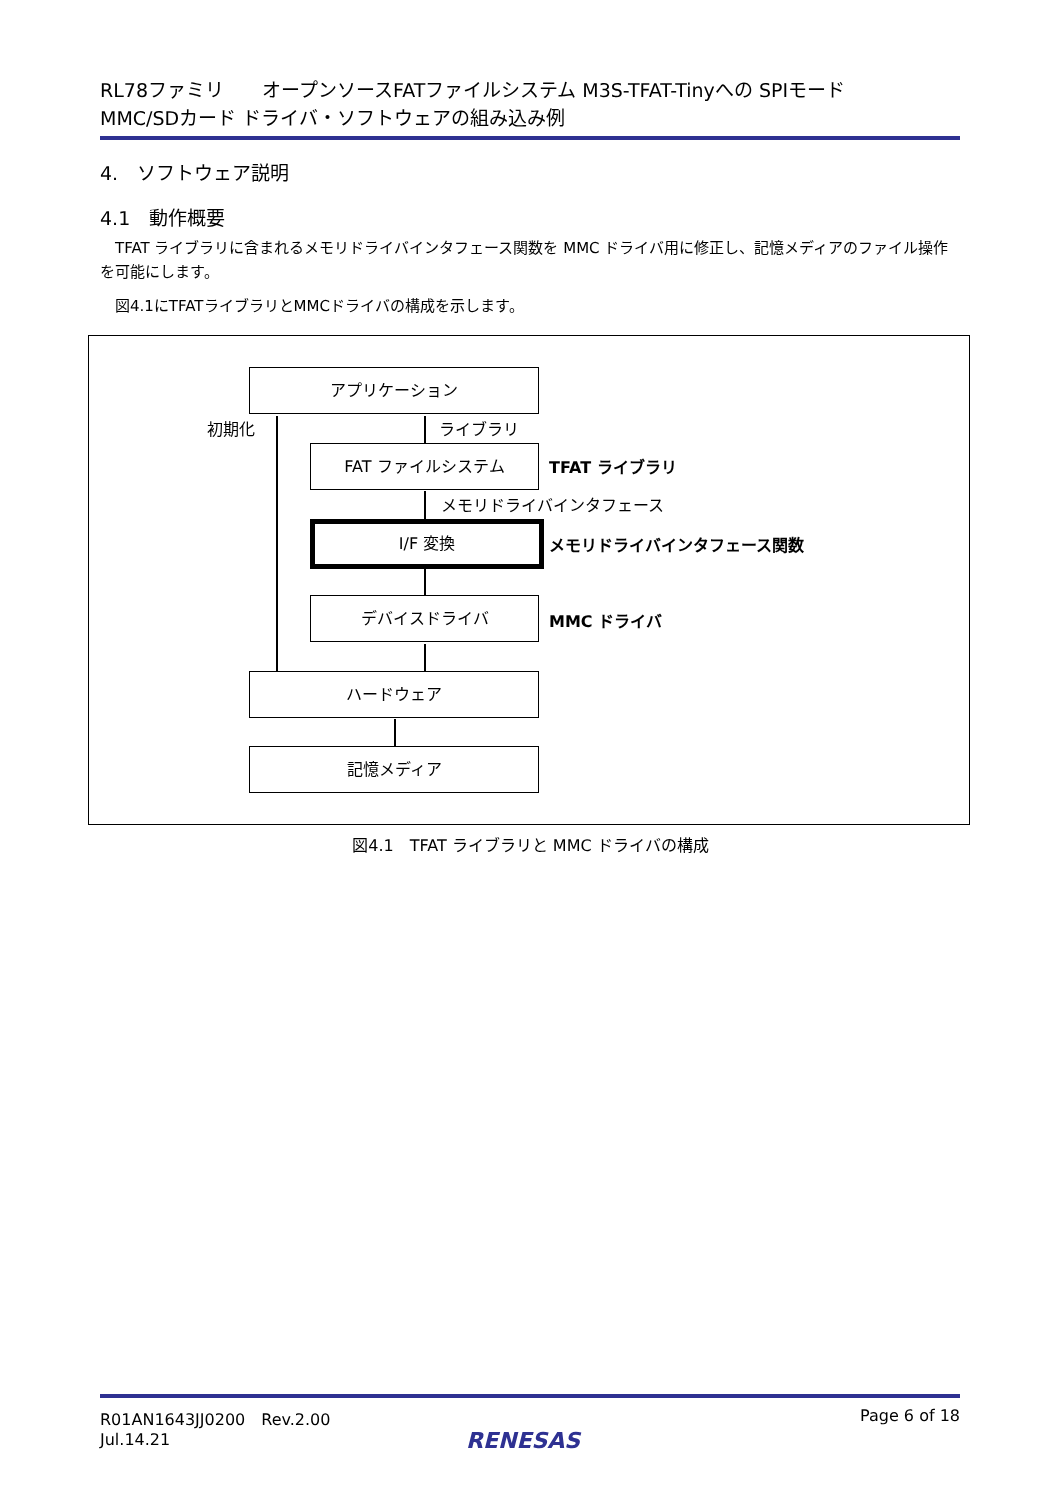RL78ファミリ　　オープンソースFATファイルシステム M3S-TFAT-Tinyへの SPIモード
MMC/SDカード ドライバ・ソフトウェアの組み込み例
4.　ソフトウェア説明
4.1　動作概要
　TFAT ライブラリに含まれるメモリドライバインタフェース関数を MMC ドライバ用に修正し、記憶メディアのファイル操作を可能にします。
　図4.1にTFATライブラリとMMCドライバの構成を示します。
アプリケーション
初期化 ライブラリ
FAT ファイルシステム
TFAT ライブラリ
メモリドライバインタフェース
I/F 変換
メモリドライバインタフェース関数
デバイスドライバ
MMC ドライバ
ハードウェア
記憶メディア
図4.1　TFAT ライブラリと MMC ドライバの構成
R01AN1643JJ0200　Rev.2.00
Jul.14.21
Page 6 of 18
RENESAS